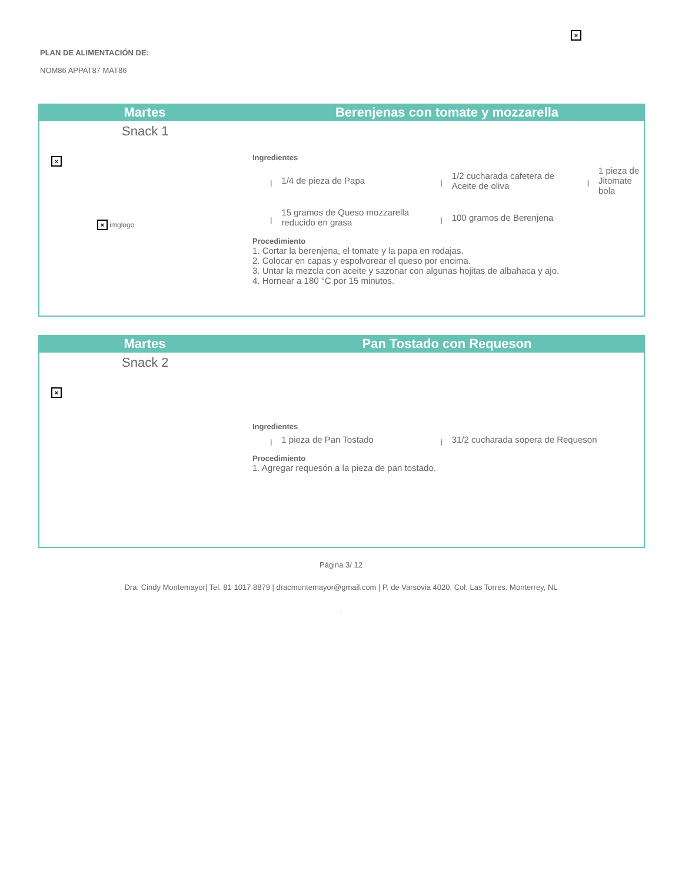×
PLAN DE ALIMENTACIÓN DE:
NOM86 APPAT87 MAT86
| Martes | Berenjenas con tomate y mozzarella |
| --- | --- |
Snack 1
×
× imglogo
Ingredientes
| l | 1/4 de pieza de Papa | l | 1/2 cucharada cafetera de Aceite de oliva | l | 1 pieza de Jitomate bola |
| l | 15 gramos de Queso mozzarella reducido en grasa | l | 100 gramos de Berenjena | | |
Procedimiento
1. Cortar la berenjena, el tomate y la papa en rodajas.
2. Colocar en capas y espolvorear el queso por encima.
3. Untar la mezcla con aceite y sazonar con algunas hojitas de albahaca y ajo.
4. Hornear a 180 °C por 15 minutos.
| Martes | Pan Tostado con Requeson |
| --- | --- |
Snack 2
×
Ingredientes
| l | 1 pieza de Pan Tostado | l | 31/2 cucharada sopera de Requeson |
Procedimiento
1. Agregar requesón a la pieza de pan tostado.
Página 3/ 12
Dra. Cindy Montemayor| Tel. 81 1017 8879 | dracmontemayor@gmail.com | P. de Varsovia 4020, Col. Las Torres. Monterrey, NL
.